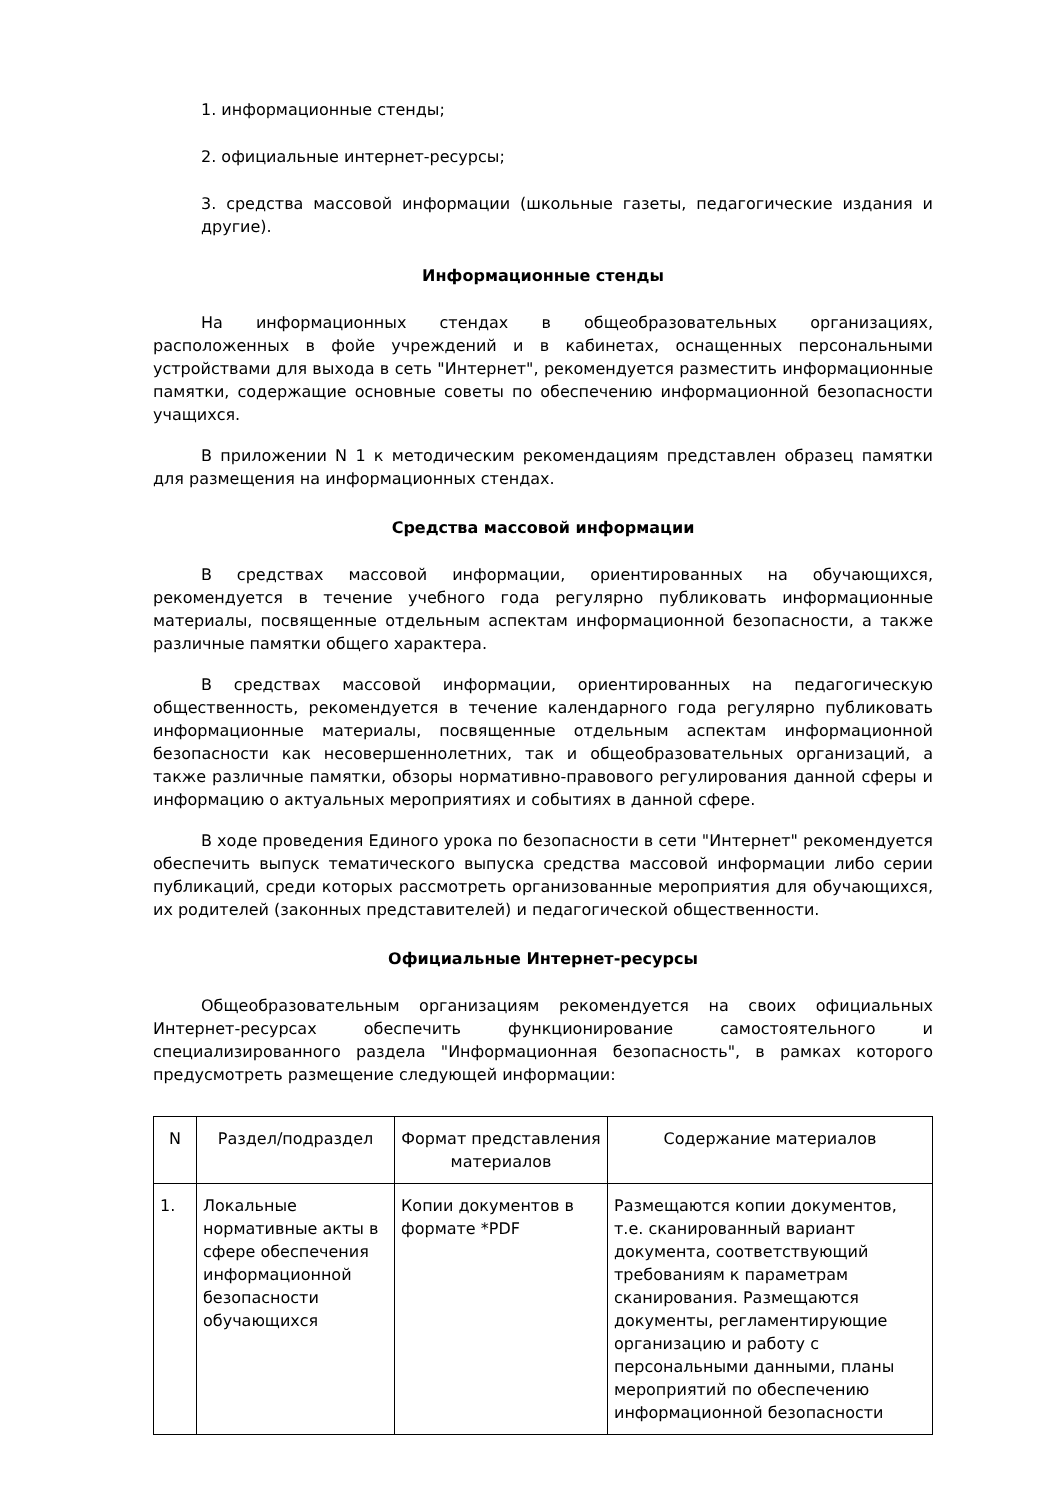1. информационные стенды;
2. официальные интернет-ресурсы;
3. средства массовой информации (школьные газеты, педагогические издания и другие).
Информационные стенды
На информационных стендах в общеобразовательных организациях, расположенных в фойе учреждений и в кабинетах, оснащенных персональными устройствами для выхода в сеть "Интернет", рекомендуется разместить информационные памятки, содержащие основные советы по обеспечению информационной безопасности учащихся.
В приложении N 1 к методическим рекомендациям представлен образец памятки для размещения на информационных стендах.
Средства массовой информации
В средствах массовой информации, ориентированных на обучающихся, рекомендуется в течение учебного года регулярно публиковать информационные материалы, посвященные отдельным аспектам информационной безопасности, а также различные памятки общего характера.
В средствах массовой информации, ориентированных на педагогическую общественность, рекомендуется в течение календарного года регулярно публиковать информационные материалы, посвященные отдельным аспектам информационной безопасности как несовершеннолетних, так и общеобразовательных организаций, а также различные памятки, обзоры нормативно-правового регулирования данной сферы и информацию о актуальных мероприятиях и событиях в данной сфере.
В ходе проведения Единого урока по безопасности в сети "Интернет" рекомендуется обеспечить выпуск тематического выпуска средства массовой информации либо серии публикаций, среди которых рассмотреть организованные мероприятия для обучающихся, их родителей (законных представителей) и педагогической общественности.
Официальные Интернет-ресурсы
Общеобразовательным организациям рекомендуется на своих официальных Интернет-ресурсах обеспечить функционирование самостоятельного и специализированного раздела "Информационная безопасность", в рамках которого предусмотреть размещение следующей информации:
| N | Раздел/подраздел | Формат представления материалов | Содержание материалов |
| --- | --- | --- | --- |
| 1. | Локальные нормативные акты в сфере обеспечения информационной безопасности обучающихся | Копии документов в формате *PDF | Размещаются копии документов, т.е. сканированный вариант документа, соответствующий требованиям к параметрам сканирования. Размещаются документы, регламентирующие организацию и работу с персональными данными, планы мероприятий по обеспечению информационной безопасности |